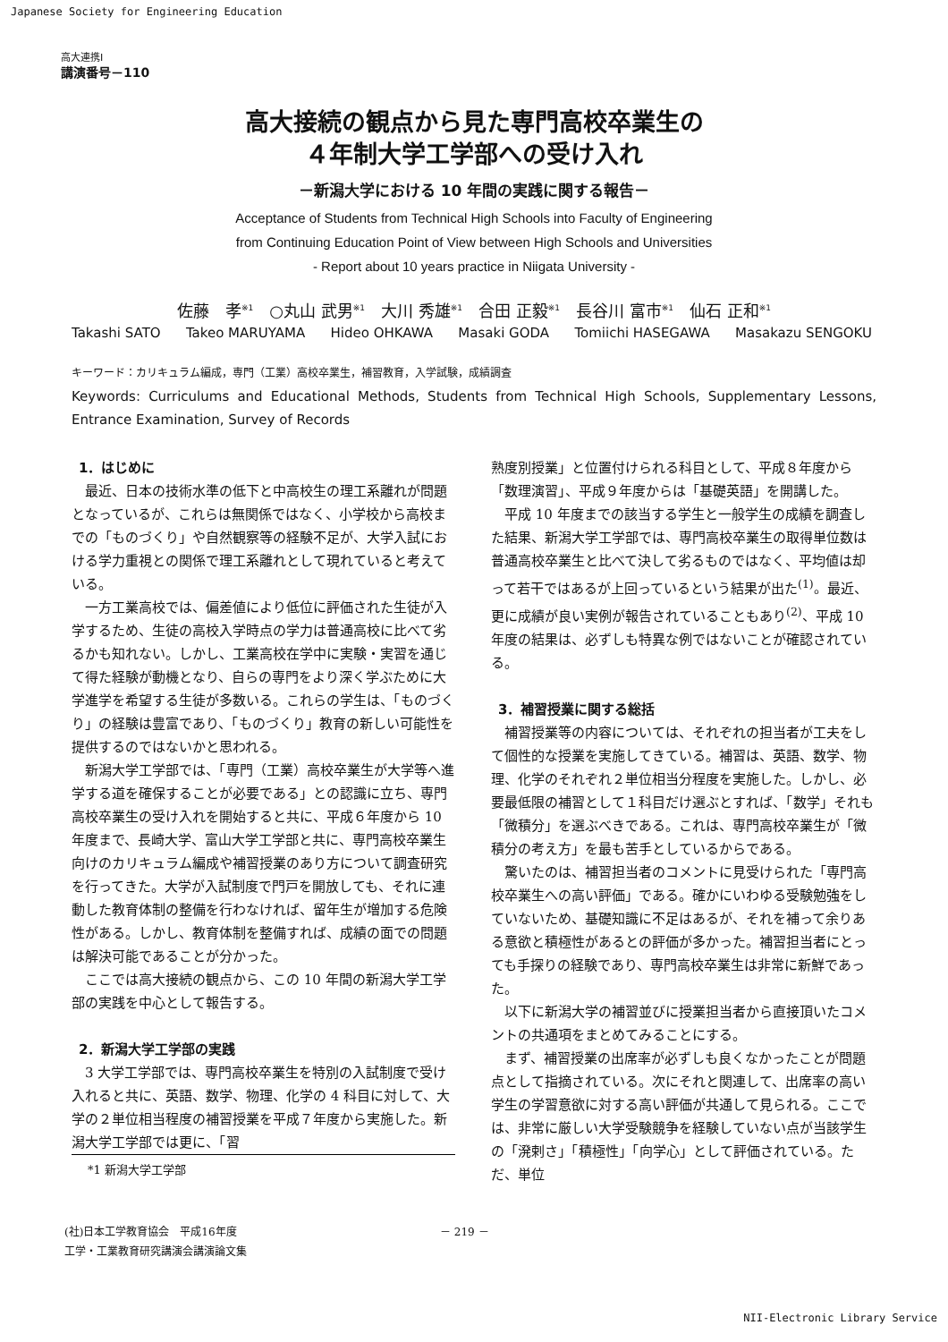Japanese Society for Engineering Education
高大連携Ⅰ
講演番号－110
高大接続の観点から見た専門高校卒業生の
４年制大学工学部への受け入れ
－新潟大学における 10 年間の実践に関する報告－
Acceptance of Students from Technical High Schools into Faculty of Engineering
from Continuing Education Point of View between High Schools and Universities
- Report about 10 years practice in Niigata University -
佐藤　孝<sup>※1</sup>　○丸山 武男<sup>※1</sup>　大川 秀雄<sup>※1</sup>　合田 正毅<sup>※1</sup>　長谷川 富市<sup>※1</sup>　仙石 正和<sup>※1</sup>
Takashi SATO Takeo MARUYAMA Hideo OHKAWA Masaki GODA Tomiichi HASEGAWA Masakazu SENGOKU
キーワード：カリキュラム編成，専門（工業）高校卒業生，補習教育，入学試験，成績調査
Keywords: Curriculums and Educational Methods, Students from Technical High Schools, Supplementary Lessons, Entrance Examination, Survey of Records
1．はじめに
最近、日本の技術水準の低下と中高校生の理工系離れが問題となっているが、これらは無関係ではなく、小学校から高校までの「ものづくり」や自然観察等の経験不足が、大学入試における学力重視との関係で理工系離れとして現れていると考えている。
一方工業高校では、偏差値により低位に評価された生徒が入学するため、生徒の高校入学時点の学力は普通高校に比べて劣るかも知れない。しかし、工業高校在学中に実験・実習を通じて得た経験が動機となり、自らの専門をより深く学ぶために大学進学を希望する生徒が多数いる。これらの学生は、「ものづくり」の経験は豊富であり、「ものづくり」教育の新しい可能性を提供するのではないかと思われる。
新潟大学工学部では、「専門（工業）高校卒業生が大学等へ進学する道を確保することが必要である」との認識に立ち、専門高校卒業生の受け入れを開始すると共に、平成６年度から 10 年度まで、長崎大学、富山大学工学部と共に、専門高校卒業生向けのカリキュラム編成や補習授業のあり方について調査研究を行ってきた。大学が入試制度で門戸を開放しても、それに連動した教育体制の整備を行わなければ、留年生が増加する危険性がある。しかし、教育体制を整備すれば、成績の面での問題は解決可能であることが分かった。
ここでは高大接続の観点から、この 10 年間の新潟大学工学部の実践を中心として報告する。
2．新潟大学工学部の実践
3 大学工学部では、専門高校卒業生を特別の入試制度で受け入れると共に、英語、数学、物理、化学の 4 科目に対して、大学の２単位相当程度の補習授業を平成７年度から実施した。新潟大学工学部では更に、「習
*1 新潟大学工学部
熟度別授業」と位置付けられる科目として、平成８年度から「数理演習」、平成９年度からは「基礎英語」を開講した。
平成 10 年度までの該当する学生と一般学生の成績を調査した結果、新潟大学工学部では、専門高校卒業生の取得単位数は普通高校卒業生と比べて決して劣るものではなく、平均値は却って若干ではあるが上回っているという結果が出た<sup>(1)</sup>。最近、更に成績が良い実例が報告されていることもあり<sup>(2)</sup>、平成 10 年度の結果は、必ずしも特異な例ではないことが確認されている。
3．補習授業に関する総括
補習授業等の内容については、それぞれの担当者が工夫をして個性的な授業を実施してきている。補習は、英語、数学、物理、化学のそれぞれ２単位相当分程度を実施した。しかし、必要最低限の補習として１科目だけ選ぶとすれば、「数学」それも「微積分」を選ぶべきである。これは、専門高校卒業生が「微積分の考え方」を最も苦手としているからである。
驚いたのは、補習担当者のコメントに見受けられた「専門高校卒業生への高い評価」である。確かにいわゆる受験勉強をしていないため、基礎知識に不足はあるが、それを補って余りある意欲と積極性があるとの評価が多かった。補習担当者にとっても手探りの経験であり、専門高校卒業生は非常に新鮮であった。
以下に新潟大学の補習並びに授業担当者から直接頂いたコメントの共通項をまとめてみることにする。
まず、補習授業の出席率が必ずしも良くなかったことが問題点として指摘されている。次にそれと関連して、出席率の高い学生の学習意欲に対する高い評価が共通して見られる。ここでは、非常に厳しい大学受験競争を経験していない点が当該学生の「溌剌さ」「積極性」「向学心」として評価されている。ただ、単位
(社)日本工学教育協会　平成16年度
工学・工業教育研究講演会講演論文集
－ 219 －
NII-Electronic Library Service